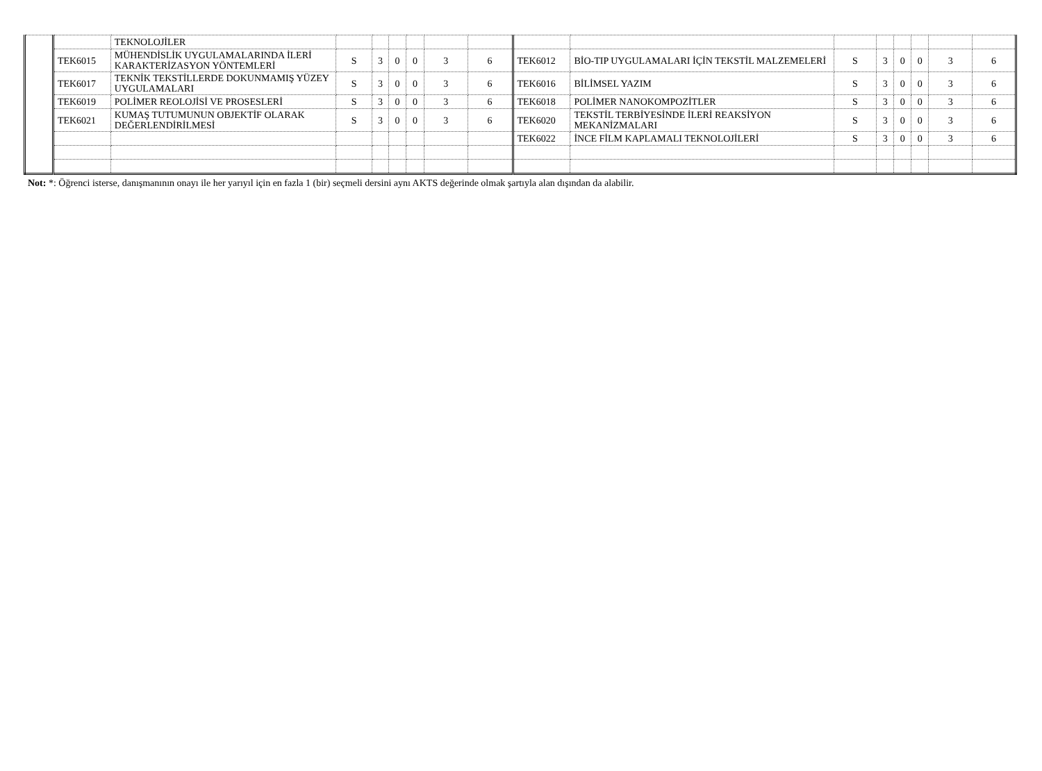| | | TEKNOLOJİLER | | | | | | | | | | | | | | |
| | TEK6015 | MÜHENDİSLİK UYGULAMALARINDA İLERİ KARAKTERİZASYON YÖNTEMLERİ | S | 3 | 0 | 0 | 3 | 6 | TEK6012 | BİO-TIP UYGULAMALARI İÇİN TEKSTİL MALZEMELERİ | S | 3 | 0 | 0 | 3 | 6 |
| | TEK6017 | TEKNİK TEKSTİLLERDE DOKUNMAMIŞ YÜZEY UYGULAMALARI | S | 3 | 0 | 0 | 3 | 6 | TEK6016 | BİLİMSEL YAZIM | S | 3 | 0 | 0 | 3 | 6 |
| | TEK6019 | POLİMER REOLOJİSİ VE PROSESLERİ | S | 3 | 0 | 0 | 3 | 6 | TEK6018 | POLİMER NANOKOMPOZİTLER | S | 3 | 0 | 0 | 3 | 6 |
| | TEK6021 | KUMAŞ TUTUMUNUN OBJEKTİF OLARAK DEĞERLENDİRİLMESİ | S | 3 | 0 | 0 | 3 | 6 | TEK6020 | TEKSTİL TERBİYESİNDE İLERİ REAKSİYON MEKANİZMALARI | S | 3 | 0 | 0 | 3 | 6 |
| | | | | | | | | | TEK6022 | İNCE FİLM KAPLAMALI TEKNOLOJİLERİ | S | 3 | 0 | 0 | 3 | 6 |
Not: *: Öğrenci isterse, danışmanının onayı ile her yarıyıl için en fazla 1 (bir) seçmeli dersini aynı AKTS değerinde olmak şartıyla alan dışından da alabilir.